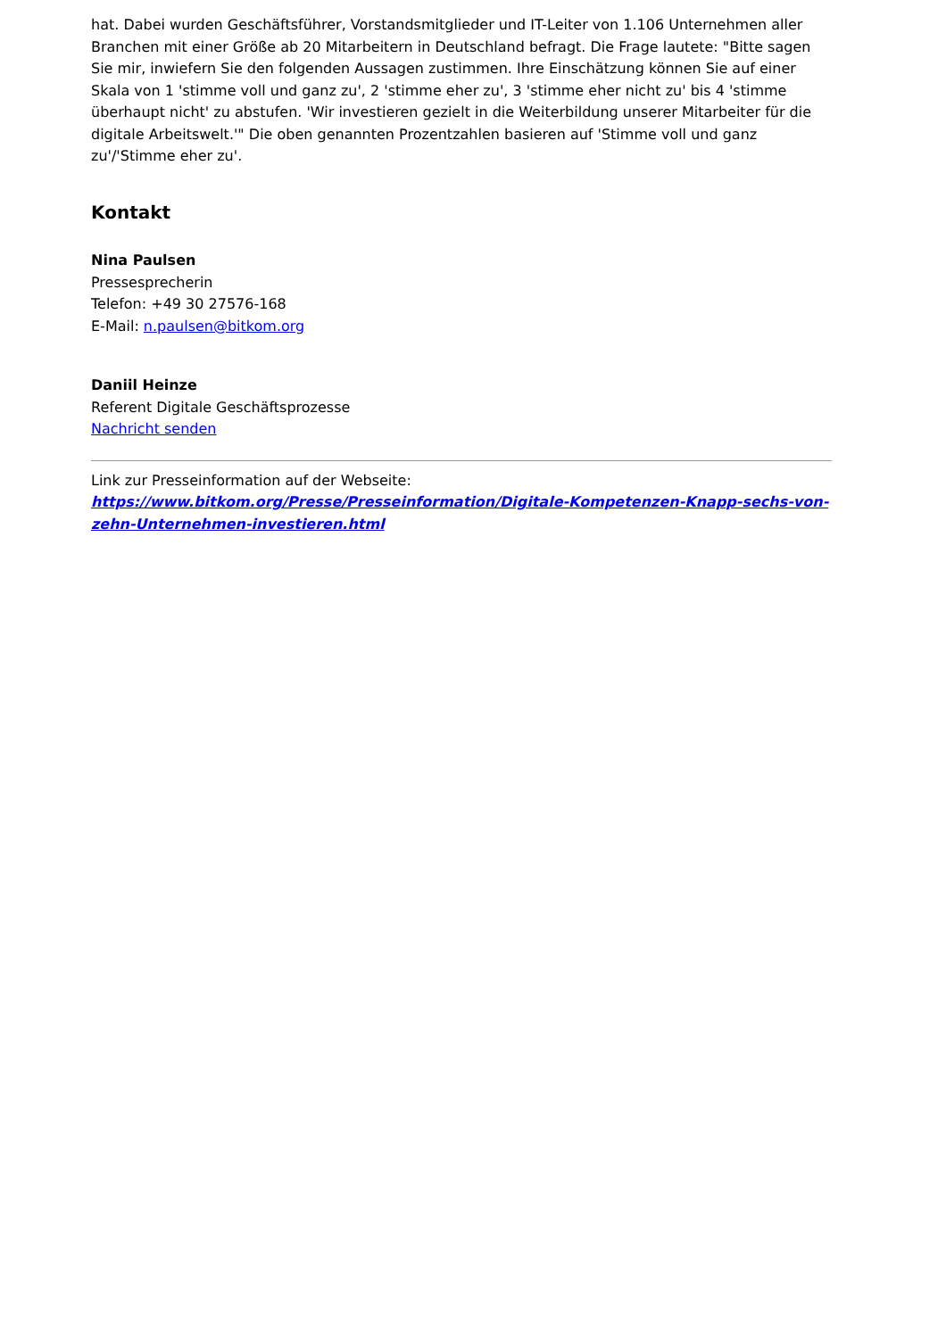hat. Dabei wurden Geschäftsführer, Vorstandsmitglieder und IT-Leiter von 1.106 Unternehmen aller Branchen mit einer Größe ab 20 Mitarbeitern in Deutschland befragt. Die Frage lautete: "Bitte sagen Sie mir, inwiefern Sie den folgenden Aussagen zustimmen. Ihre Einschätzung können Sie auf einer Skala von 1 'stimme voll und ganz zu', 2 'stimme eher zu', 3 'stimme eher nicht zu' bis 4 'stimme überhaupt nicht' zu abstufen. 'Wir investieren gezielt in die Weiterbildung unserer Mitarbeiter für die digitale Arbeitswelt.'" Die oben genannten Prozentzahlen basieren auf 'Stimme voll und ganz zu'/'Stimme eher zu'.
Kontakt
Nina Paulsen
Pressesprecherin
Telefon: +49 30 27576-168
E-Mail: n.paulsen@bitkom.org
Daniil Heinze
Referent Digitale Geschäftsprozesse
Nachricht senden
Link zur Presseinformation auf der Webseite:
https://www.bitkom.org/Presse/Presseinformation/Digitale-Kompetenzen-Knapp-sechs-von-zehn-Unternehmen-investieren.html